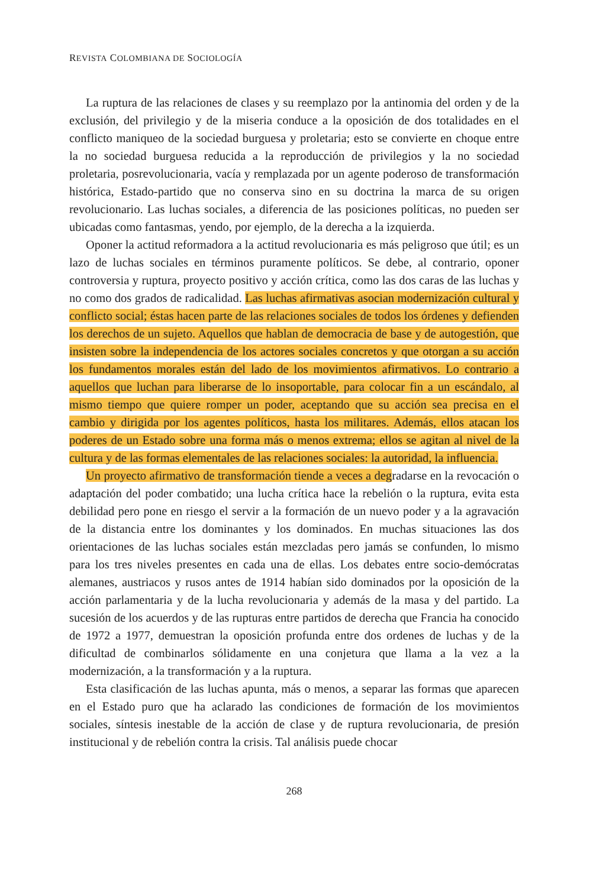REVISTA COLOMBIANA DE SOCIOLOGÍA
La ruptura de las relaciones de clases y su reemplazo por la antinomia del orden y de la exclusión, del privilegio y de la miseria conduce a la oposición de dos totalidades en el conflicto maniqueo de la sociedad burguesa y proletaria; esto se convierte en choque entre la no sociedad burguesa reducida a la reproducción de privilegios y la no sociedad proletaria, posrevolucionaria, vacía y remplazada por un agente poderoso de transformación histórica, Estado-partido que no conserva sino en su doctrina la marca de su origen revolucionario. Las luchas sociales, a diferencia de las posiciones políticas, no pueden ser ubicadas como fantasmas, yendo, por ejemplo, de la derecha a la izquierda.
Oponer la actitud reformadora a la actitud revolucionaria es más peligroso que útil; es un lazo de luchas sociales en términos puramente políticos. Se debe, al contrario, oponer controversia y ruptura, proyecto positivo y acción crítica, como las dos caras de las luchas y no como dos grados de radicalidad. Las luchas afirmativas asocian modernización cultural y conflicto social; éstas hacen parte de las relaciones sociales de todos los órdenes y defienden los derechos de un sujeto. Aquellos que hablan de democracia de base y de autogestión, que insisten sobre la independencia de los actores sociales concretos y que otorgan a su acción los fundamentos morales están del lado de los movimientos afirmativos. Lo contrario a aquellos que luchan para liberarse de lo insoportable, para colocar fin a un escándalo, al mismo tiempo que quiere romper un poder, aceptando que su acción sea precisa en el cambio y dirigida por los agentes políticos, hasta los militares. Además, ellos atacan los poderes de un Estado sobre una forma más o menos extrema; ellos se agitan al nivel de la cultura y de las formas elementales de las relaciones sociales: la autoridad, la influencia.
Un proyecto afirmativo de transformación tiende a veces a degradarse en la revocación o adaptación del poder combatido; una lucha crítica hace la rebelión o la ruptura, evita esta debilidad pero pone en riesgo el servir a la formación de un nuevo poder y a la agravación de la distancia entre los dominantes y los dominados. En muchas situaciones las dos orientaciones de las luchas sociales están mezcladas pero jamás se confunden, lo mismo para los tres niveles presentes en cada una de ellas. Los debates entre socio-demócratas alemanes, austriacos y rusos antes de 1914 habían sido dominados por la oposición de la acción parlamentaria y de la lucha revolucionaria y además de la masa y del partido. La sucesión de los acuerdos y de las rupturas entre partidos de derecha que Francia ha conocido de 1972 a 1977, demuestran la oposición profunda entre dos ordenes de luchas y de la dificultad de combinarlos sólidamente en una conjetura que llama a la vez a la modernización, a la transformación y a la ruptura.
Esta clasificación de las luchas apunta, más o menos, a separar las formas que aparecen en el Estado puro que ha aclarado las condiciones de formación de los movimientos sociales, síntesis inestable de la acción de clase y de ruptura revolucionaria, de presión institucional y de rebelión contra la crisis. Tal análisis puede chocar
268